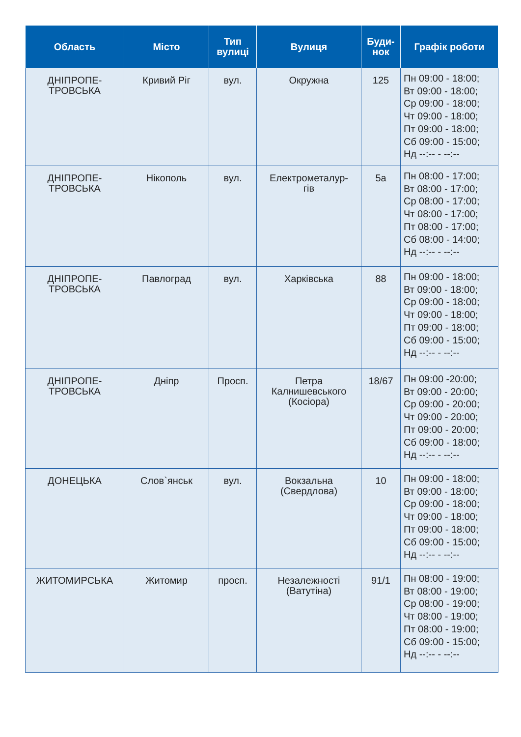| Область | Місто | Тип вулиці | Вулиця | Буди-нок | Графік роботи |
| --- | --- | --- | --- | --- | --- |
| ДНІПРОПЕ- ТРОВСЬКА | Кривий Ріг | вул. | Окружна | 125 | Пн 09:00 - 18:00; Вт 09:00 - 18:00; Ср 09:00 - 18:00; Чт 09:00 - 18:00; Пт 09:00 - 18:00; Сб 09:00 - 15:00; Нд --:-- - --:-- |
| ДНІПРОПЕ- ТРОВСЬКА | Нікополь | вул. | Електрометалур- гів | 5а | Пн 08:00 - 17:00; Вт 08:00 - 17:00; Ср 08:00 - 17:00; Чт 08:00 - 17:00; Пт 08:00 - 17:00; Сб 08:00 - 14:00; Нд --:-- - --:-- |
| ДНІПРОПЕ- ТРОВСЬКА | Павлоград | вул. | Харківська | 88 | Пн 09:00 - 18:00; Вт 09:00 - 18:00; Ср 09:00 - 18:00; Чт 09:00 - 18:00; Пт 09:00 - 18:00; Сб 09:00 - 15:00; Нд --:-- - --:-- |
| ДНІПРОПЕ- ТРОВСЬКА | Дніпр | Просп. | Петра Калнишевського (Косіора) | 18/67 | Пн 09:00 -20:00; Вт 09:00 - 20:00; Ср 09:00 - 20:00; Чт 09:00 - 20:00; Пт 09:00 - 20:00; Сб 09:00 - 18:00; Нд --:-- - --:-- |
| ДОНЕЦЬКА | Слов`янськ | вул. | Вокзальна (Свердлова) | 10 | Пн 09:00 - 18:00; Вт 09:00 - 18:00; Ср 09:00 - 18:00; Чт 09:00 - 18:00; Пт 09:00 - 18:00; Сб 09:00 - 15:00; Нд --:-- - --:-- |
| ЖИТОМИРСЬКА | Житомир | просп. | Незалежності (Ватутіна) | 91/1 | Пн 08:00 - 19:00; Вт 08:00 - 19:00; Ср 08:00 - 19:00; Чт 08:00 - 19:00; Пт 08:00 - 19:00; Сб 09:00 - 15:00; Нд --:-- - --:-- |